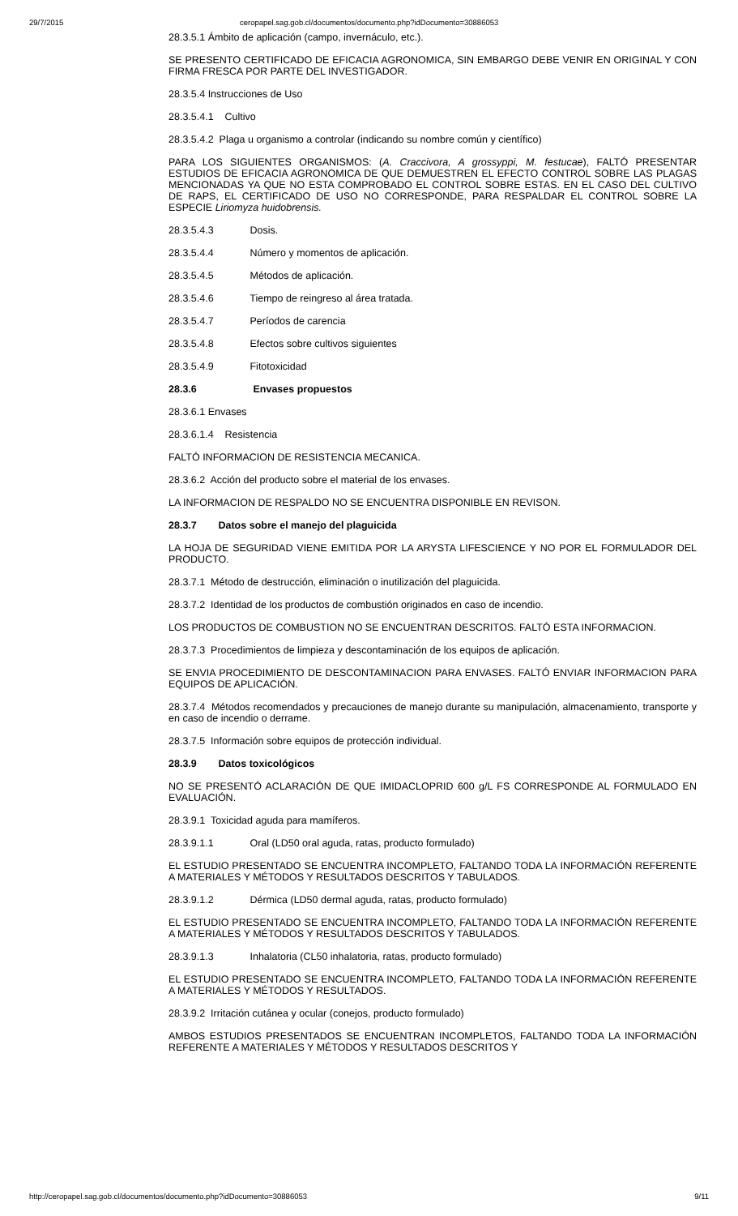29/7/2015 ceropapel.sag.gob.cl/documentos/documento.php?idDocumento=30886053
28.3.5.1 Ámbito de aplicación (campo, invernáculo, etc.).
SE PRESENTO CERTIFICADO DE EFICACIA AGRONOMICA, SIN EMBARGO DEBE VENIR EN ORIGINAL Y CON FIRMA FRESCA POR PARTE DEL INVESTIGADOR.
28.3.5.4 Instrucciones de Uso
28.3.5.4.1 Cultivo
28.3.5.4.2 Plaga u organismo a controlar (indicando su nombre común y científico)
PARA LOS SIGUIENTES ORGANISMOS: (A. Craccivora, A grossyppi, M. festucae), FALTÓ PRESENTAR ESTUDIOS DE EFICACIA AGRONOMICA DE QUE DEMUESTREN EL EFECTO CONTROL SOBRE LAS PLAGAS MENCIONADAS YA QUE NO ESTA COMPROBADO EL CONTROL SOBRE ESTAS. EN EL CASO DEL CULTIVO DE RAPS, EL CERTIFICADO DE USO NO CORRESPONDE, PARA RESPALDAR EL CONTROL SOBRE LA ESPECIE Liriomyza huidobrensis.
28.3.5.4.3 Dosis.
28.3.5.4.4 Número y momentos de aplicación.
28.3.5.4.5 Métodos de aplicación.
28.3.5.4.6 Tiempo de reingreso al área tratada.
28.3.5.4.7 Períodos de carencia
28.3.5.4.8 Efectos sobre cultivos siguientes
28.3.5.4.9 Fitotoxicidad
28.3.6 Envases propuestos
28.3.6.1 Envases
28.3.6.1.4 Resistencia
FALTÓ INFORMACION DE RESISTENCIA MECANICA.
28.3.6.2 Acción del producto sobre el material de los envases.
LA INFORMACION DE RESPALDO NO SE ENCUENTRA DISPONIBLE EN REVISON.
28.3.7 Datos sobre el manejo del plaguicida
LA HOJA DE SEGURIDAD VIENE EMITIDA POR LA ARYSTA LIFESCIENCE Y NO POR EL FORMULADOR DEL PRODUCTO.
28.3.7.1 Método de destrucción, eliminación o inutilización del plaguicida.
28.3.7.2 Identidad de los productos de combustión originados en caso de incendio.
LOS PRODUCTOS DE COMBUSTION NO SE ENCUENTRAN DESCRITOS. FALTÓ ESTA INFORMACION.
28.3.7.3 Procedimientos de limpieza y descontaminación de los equipos de aplicación.
SE ENVIA PROCEDIMIENTO DE DESCONTAMINACION PARA ENVASES. FALTÓ ENVIAR INFORMACION PARA EQUIPOS DE APLICACIÓN.
28.3.7.4 Métodos recomendados y precauciones de manejo durante su manipulación, almacenamiento, transporte y en caso de incendio o derrame.
28.3.7.5 Información sobre equipos de protección individual.
28.3.9 Datos toxicológicos
NO SE PRESENTÓ ACLARACIÓN DE QUE IMIDACLOPRID 600 g/L FS CORRESPONDE AL FORMULADO EN EVALUACIÓN.
28.3.9.1 Toxicidad aguda para mamíferos.
28.3.9.1.1 Oral (LD50 oral aguda, ratas, producto formulado)
EL ESTUDIO PRESENTADO SE ENCUENTRA INCOMPLETO, FALTANDO TODA LA INFORMACIÓN REFERENTE A MATERIALES Y MÉTODOS Y RESULTADOS DESCRITOS Y TABULADOS.
28.3.9.1.2 Dérmica (LD50 dermal aguda, ratas, producto formulado)
EL ESTUDIO PRESENTADO SE ENCUENTRA INCOMPLETO, FALTANDO TODA LA INFORMACIÓN REFERENTE A MATERIALES Y MÉTODOS Y RESULTADOS DESCRITOS Y TABULADOS.
28.3.9.1.3 Inhalatoria (CL50 inhalatoria, ratas, producto formulado)
EL ESTUDIO PRESENTADO SE ENCUENTRA INCOMPLETO, FALTANDO TODA LA INFORMACIÓN REFERENTE A MATERIALES Y MÉTODOS Y RESULTADOS.
28.3.9.2 Irritación cutánea y ocular (conejos, producto formulado)
AMBOS ESTUDIOS PRESENTADOS SE ENCUENTRAN INCOMPLETOS, FALTANDO TODA LA INFORMACIÓN REFERENTE A MATERIALES Y MÉTODOS Y RESULTADOS DESCRITOS Y
http://ceropapel.sag.gob.cl/documentos/documento.php?idDocumento=30886053 9/11